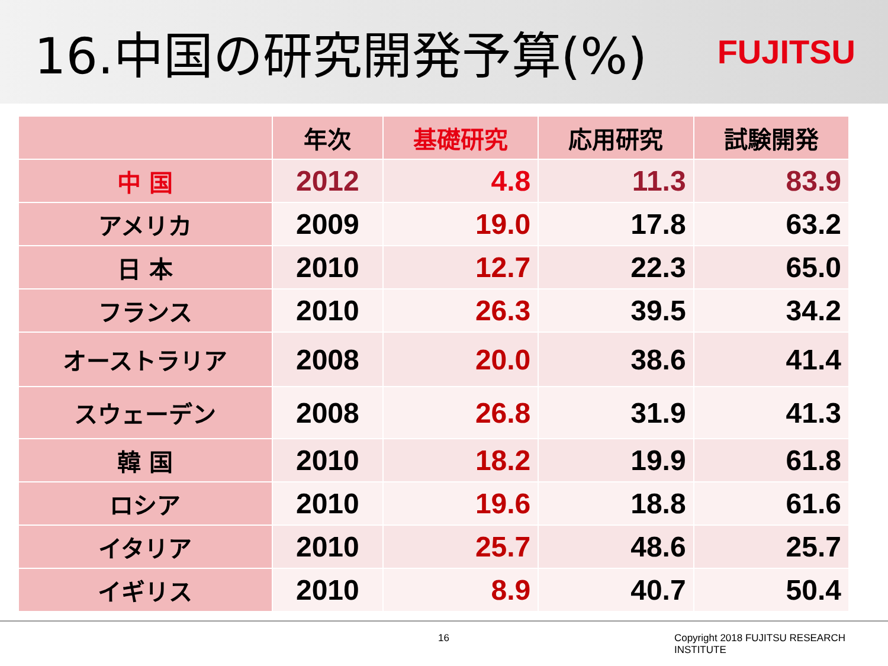16.中国の研究開発予算(%)
FUJITSU
| | 年次 | 基礎研究 | 応用研究 | 試験開発 |
| --- | --- | --- | --- | --- |
| 中 国 | 2012 | 4.8 | 11.3 | 83.9 |
| アメリカ | 2009 | 19.0 | 17.8 | 63.2 |
| 日 本 | 2010 | 12.7 | 22.3 | 65.0 |
| フランス | 2010 | 26.3 | 39.5 | 34.2 |
| オーストラリア | 2008 | 20.0 | 38.6 | 41.4 |
| スウェーデン | 2008 | 26.8 | 31.9 | 41.3 |
| 韓 国 | 2010 | 18.2 | 19.9 | 61.8 |
| ロシア | 2010 | 19.6 | 18.8 | 61.6 |
| イタリア | 2010 | 25.7 | 48.6 | 25.7 |
| イギリス | 2010 | 8.9 | 40.7 | 50.4 |
16 Copyright 2018 FUJITSU RESEARCH INSTITUTE